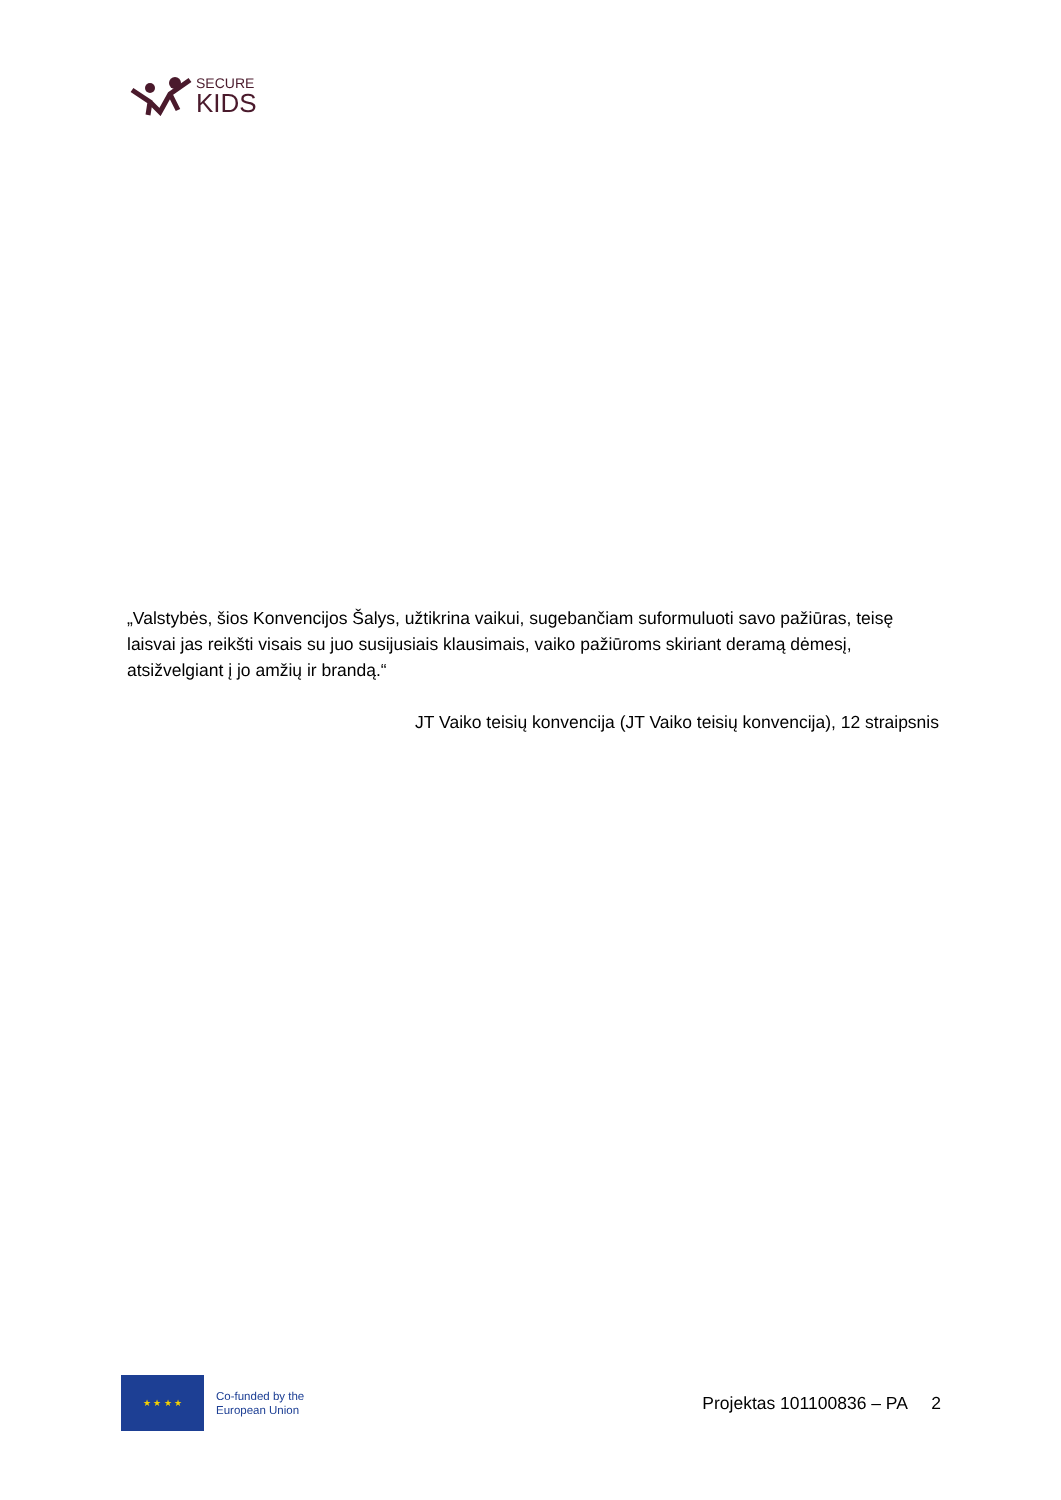SECURE
KIDS
„Valstybės, šios Konvencijos Šalys, užtikrina vaikui, sugebančiam suformuluoti savo pažiūras, teisę laisvai jas reikšti visais su juo susijusiais klausimais, vaiko pažiūroms skiriant deramą dėmesį, atsižvelgiant į jo amžių ir brandą.“
JT Vaiko teisių konvencija (JT Vaiko teisių konvencija), 12 straipsnis
★ ★ ★ ★
Co-funded by the
European Union
Projektas 101100836 – PA 2